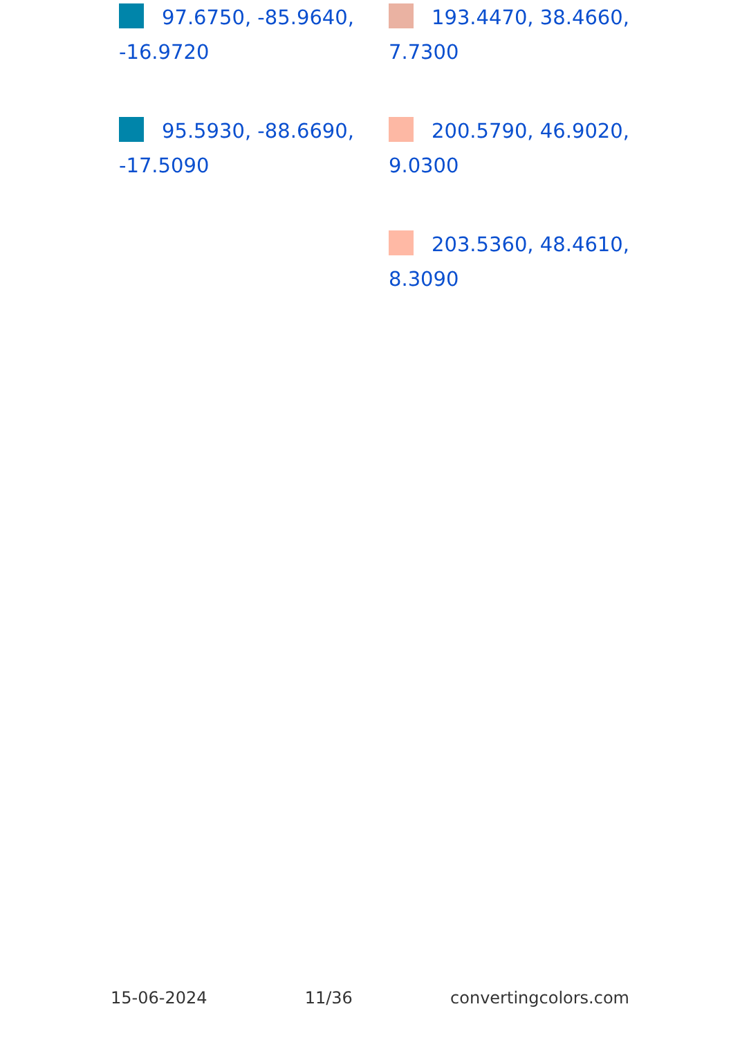97.6750, -85.9640, -16.9720
95.5930, -88.6690, -17.5090
193.4470, 38.4660, 7.7300
200.5790, 46.9020, 9.0300
203.5360, 48.4610, 8.3090
15-06-2024 11/36 convertingcolors.com